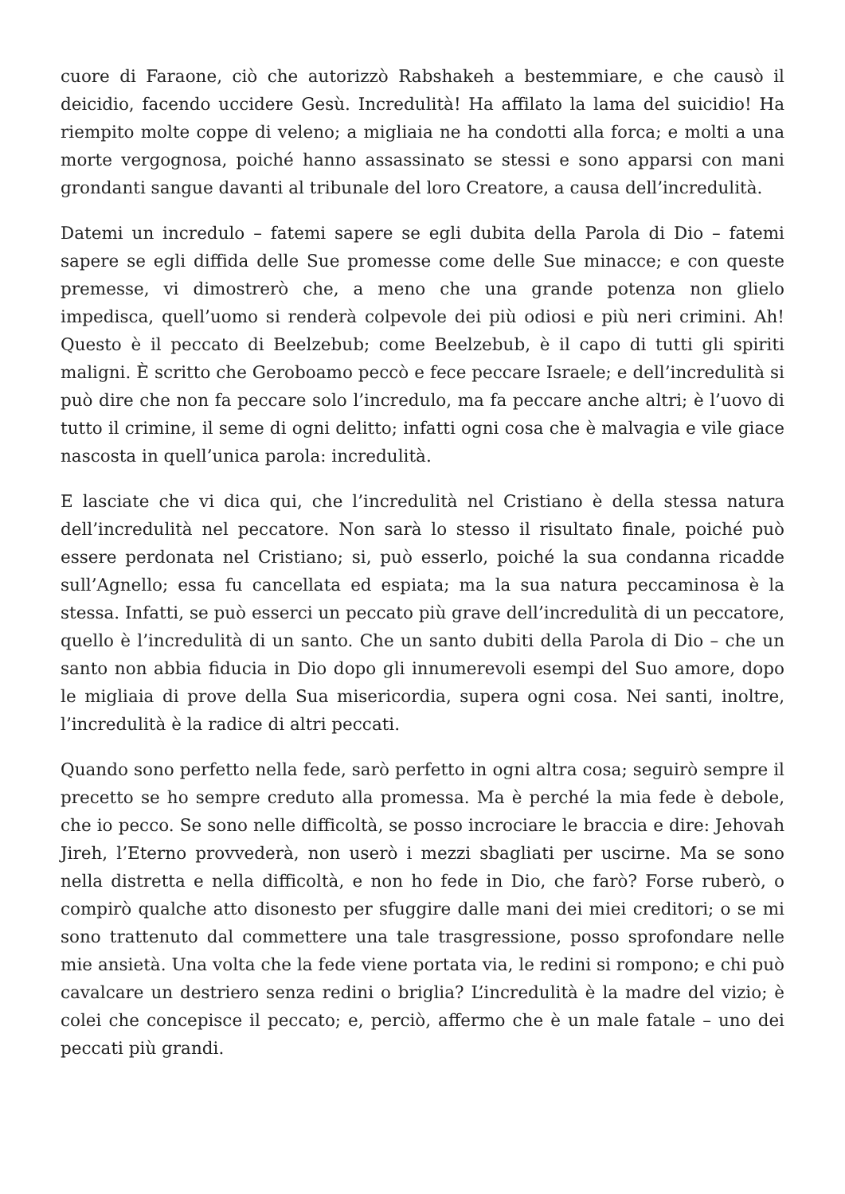cuore di Faraone, ciò che autorizzò Rabshakeh a bestemmiare, e che causò il deicidio, facendo uccidere Gesù. Incredulità! Ha affilato la lama del suicidio! Ha riempito molte coppe di veleno; a migliaia ne ha condotti alla forca; e molti a una morte vergognosa, poiché hanno assassinato se stessi e sono apparsi con mani grondanti sangue davanti al tribunale del loro Creatore, a causa dell’incredulità.
Datemi un incredulo – fatemi sapere se egli dubita della Parola di Dio – fatemi sapere se egli diffida delle Sue promesse come delle Sue minacce; e con queste premesse, vi dimostrerò che, a meno che una grande potenza non glielo impedisca, quell’uomo si renderà colpevole dei più odiosi e più neri crimini. Ah! Questo è il peccato di Beelzebub; come Beelzebub, è il capo di tutti gli spiriti maligni. È scritto che Geroboamo peccò e fece peccare Israele; e dell’incredulità si può dire che non fa peccare solo l’incredulo, ma fa peccare anche altri; è l’uovo di tutto il crimine, il seme di ogni delitto; infatti ogni cosa che è malvagia e vile giace nascosta in quell’unica parola: incredulità.
E lasciate che vi dica qui, che l’incredulità nel Cristiano è della stessa natura dell’incredulità nel peccatore. Non sarà lo stesso il risultato finale, poiché può essere perdonata nel Cristiano; si, può esserlo, poiché la sua condanna ricadde sull’Agnello; essa fu cancellata ed espiata; ma la sua natura peccaminosa è la stessa. Infatti, se può esserci un peccato più grave dell’incredulità di un peccatore, quello è l’incredulità di un santo. Che un santo dubiti della Parola di Dio – che un santo non abbia fiducia in Dio dopo gli innumerevoli esempi del Suo amore, dopo le migliaia di prove della Sua misericordia, supera ogni cosa. Nei santi, inoltre, l’incredulità è la radice di altri peccati.
Quando sono perfetto nella fede, sarò perfetto in ogni altra cosa; seguirò sempre il precetto se ho sempre creduto alla promessa. Ma è perché la mia fede è debole, che io pecco. Se sono nelle difficoltà, se posso incrociare le braccia e dire: Jehovah Jireh, l’Eterno provvederà, non userò i mezzi sbagliati per uscirne. Ma se sono nella distretta e nella difficoltà, e non ho fede in Dio, che farò? Forse ruberò, o compirò qualche atto disonesto per sfuggire dalle mani dei miei creditori; o se mi sono trattenuto dal commettere una tale trasgressione, posso sprofondare nelle mie ansietà. Una volta che la fede viene portata via, le redini si rompono; e chi può cavalcare un destriero senza redini o briglia? L’incredulità è la madre del vizio; è colei che concepisce il peccato; e, perciò, affermo che è un male fatale – uno dei peccati più grandi.